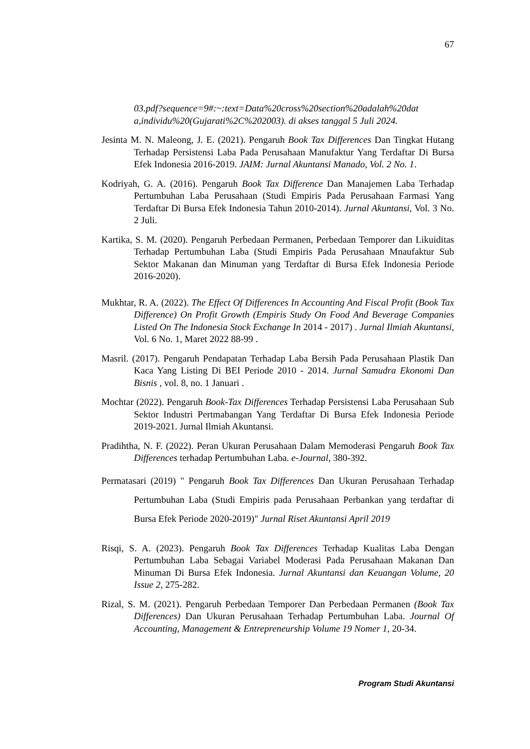67
03.pdf?sequence=9#:~:text=Data%20cross%20section%20adalah%20dat a,individu%20(Gujarati%2C%202003). di akses tanggal 5 Juli 2024.
Jesinta M. N. Maleong, J. E. (2021). Pengaruh Book Tax Differences Dan Tingkat Hutang Terhadap Persistensi Laba Pada Perusahaan Manufaktur Yang Terdaftar Di Bursa Efek Indonesia 2016-2019. JAIM: Jurnal Akuntansi Manado, Vol. 2 No. 1.
Kodriyah, G. A. (2016). Pengaruh Book Tax Difference Dan Manajemen Laba Terhadap Pertumbuhan Laba Perusahaan (Studi Empiris Pada Perusahaan Farmasi Yang Terdaftar Di Bursa Efek Indonesia Tahun 2010-2014). Jurnal Akuntansi, Vol. 3 No. 2 Juli.
Kartika, S. M. (2020). Pengaruh Perbedaan Permanen, Perbedaan Temporer dan Likuiditas Terhadap Pertumbuhan Laba (Studi Empiris Pada Perusahaan Mnaufaktur Sub Sektor Makanan dan Minuman yang Terdaftar di Bursa Efek Indonesia Periode 2016-2020).
Mukhtar, R. A. (2022). The Effect Of Differences In Accounting And Fiscal Profit (Book Tax Difference) On Profit Growth (Empiris Study On Food And Beverage Companies Listed On The Indonesia Stock Exchange In 2014 - 2017) . Jurnal Ilmiah Akuntansi, Vol. 6 No. 1, Maret 2022 88-99 .
Masril. (2017). Pengaruh Pendapatan Terhadap Laba Bersih Pada Perusahaan Plastik Dan Kaca Yang Listing Di BEI Periode 2010 - 2014. Jurnal Samudra Ekonomi Dan Bisnis , vol. 8, no. 1 Januari .
Mochtar (2022). Pengaruh Book-Tax Differences Terhadap Persistensi Laba Perusahaan Sub Sektor Industri Pertmabangan Yang Terdaftar Di Bursa Efek Indonesia Periode 2019-2021. Jurnal Ilmiah Akuntansi.
Pradihtha, N. F. (2022). Peran Ukuran Perusahaan Dalam Memoderasi Pengaruh Book Tax Differences terhadap Pertumbuhan Laba. e-Journal, 380-392.
Permatasari (2019) " Pengaruh Book Tax Differences Dan Ukuran Perusahaan Terhadap Pertumbuhan Laba (Studi Empiris pada Perusahaan Perbankan yang terdaftar di Bursa Efek Periode 2020-2019)" Jurnal Riset Akuntansi April 2019
Risqi, S. A. (2023). Pengaruh Book Tax Differences Terhadap Kualitas Laba Dengan Pertumbuhan Laba Sebagai Variabel Moderasi Pada Perusahaan Makanan Dan Minuman Di Bursa Efek Indonesia. Jurnal Akuntansi dan Keuangan Volume, 20 Issue 2, 275-282.
Rizal, S. M. (2021). Pengaruh Perbedaan Temporer Dan Perbedaan Permanen (Book Tax Differences) Dan Ukuran Perusahaan Terhadap Pertumbuhan Laba. Journal Of Accounting, Management & Entrepreneurship Volume 19 Nomer 1, 20-34.
Program Studi Akuntansi